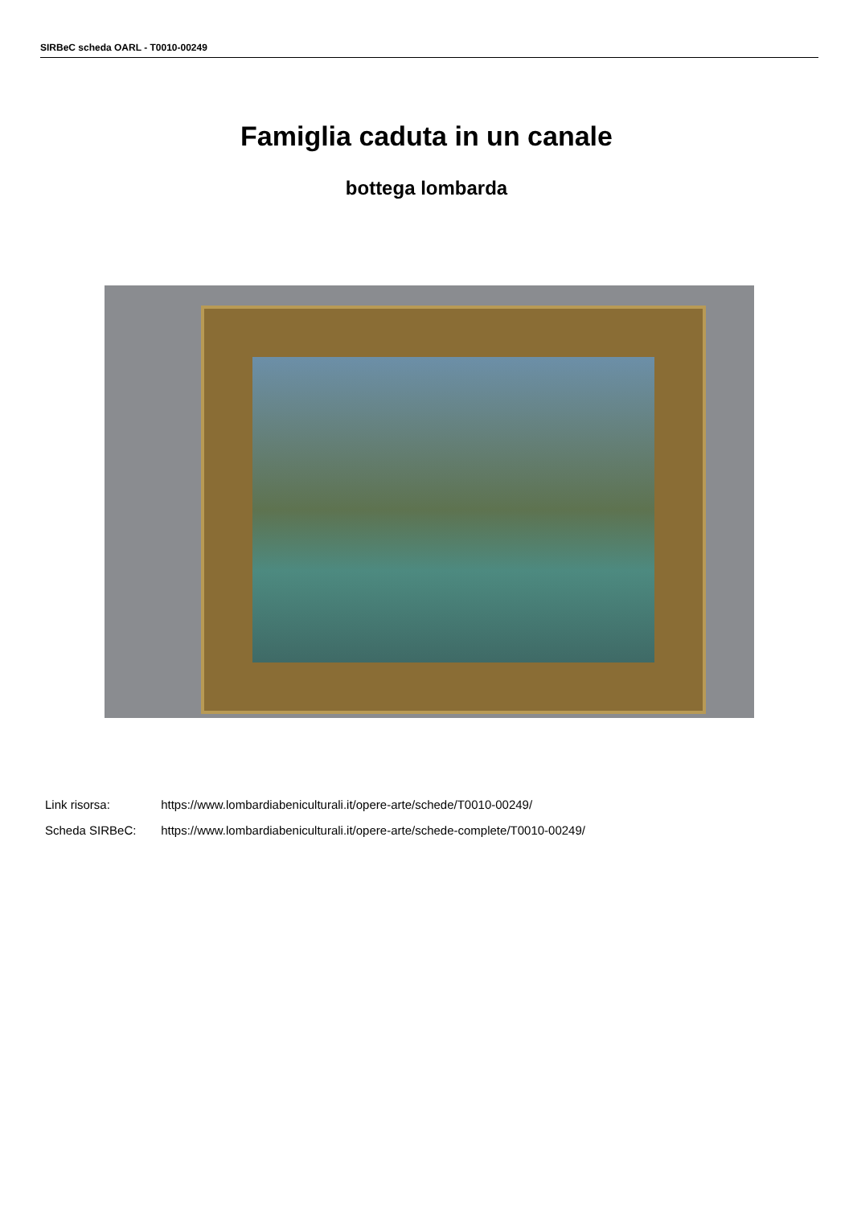SIRBeC scheda OARL - T0010-00249
Famiglia caduta in un canale
bottega lombarda
Link risorsa: https://www.lombardiabeniculturali.it/opere-arte/schede/T0010-00249/
Scheda SIRBeC: https://www.lombardiabeniculturali.it/opere-arte/schede-complete/T0010-00249/